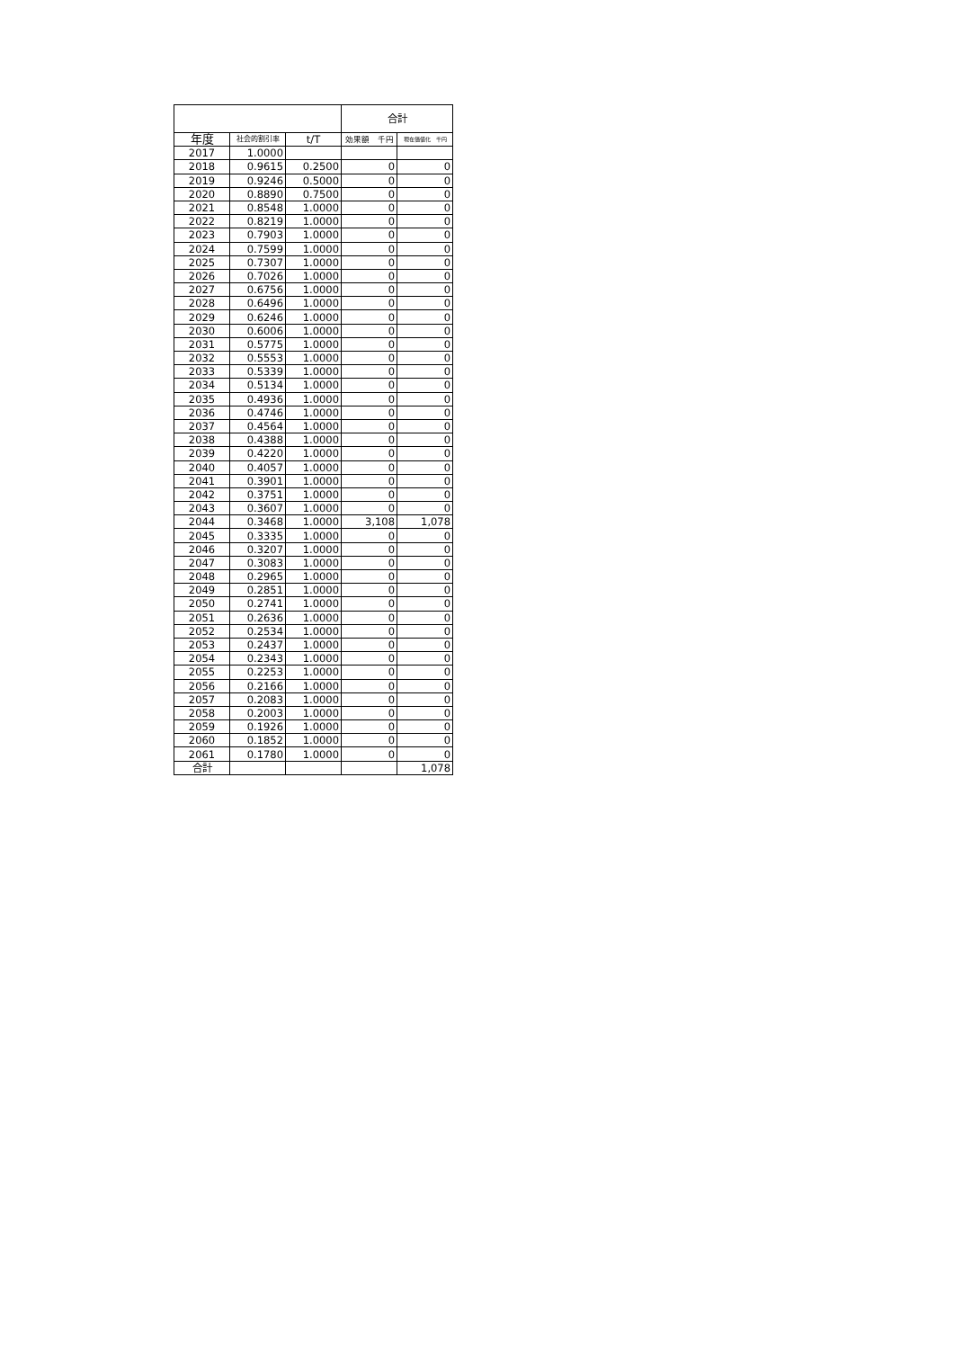| | | | 合計 | |
| --- | --- | --- | --- | --- |
| 年度 | 社会的割引率 | t/T | 効果額 千円 | 現在価値化 千円 |
| 2017 | 1.0000 | | | |
| 2018 | 0.9615 | 0.2500 | 0 | 0 |
| 2019 | 0.9246 | 0.5000 | 0 | 0 |
| 2020 | 0.8890 | 0.7500 | 0 | 0 |
| 2021 | 0.8548 | 1.0000 | 0 | 0 |
| 2022 | 0.8219 | 1.0000 | 0 | 0 |
| 2023 | 0.7903 | 1.0000 | 0 | 0 |
| 2024 | 0.7599 | 1.0000 | 0 | 0 |
| 2025 | 0.7307 | 1.0000 | 0 | 0 |
| 2026 | 0.7026 | 1.0000 | 0 | 0 |
| 2027 | 0.6756 | 1.0000 | 0 | 0 |
| 2028 | 0.6496 | 1.0000 | 0 | 0 |
| 2029 | 0.6246 | 1.0000 | 0 | 0 |
| 2030 | 0.6006 | 1.0000 | 0 | 0 |
| 2031 | 0.5775 | 1.0000 | 0 | 0 |
| 2032 | 0.5553 | 1.0000 | 0 | 0 |
| 2033 | 0.5339 | 1.0000 | 0 | 0 |
| 2034 | 0.5134 | 1.0000 | 0 | 0 |
| 2035 | 0.4936 | 1.0000 | 0 | 0 |
| 2036 | 0.4746 | 1.0000 | 0 | 0 |
| 2037 | 0.4564 | 1.0000 | 0 | 0 |
| 2038 | 0.4388 | 1.0000 | 0 | 0 |
| 2039 | 0.4220 | 1.0000 | 0 | 0 |
| 2040 | 0.4057 | 1.0000 | 0 | 0 |
| 2041 | 0.3901 | 1.0000 | 0 | 0 |
| 2042 | 0.3751 | 1.0000 | 0 | 0 |
| 2043 | 0.3607 | 1.0000 | 0 | 0 |
| 2044 | 0.3468 | 1.0000 | 3,108 | 1,078 |
| 2045 | 0.3335 | 1.0000 | 0 | 0 |
| 2046 | 0.3207 | 1.0000 | 0 | 0 |
| 2047 | 0.3083 | 1.0000 | 0 | 0 |
| 2048 | 0.2965 | 1.0000 | 0 | 0 |
| 2049 | 0.2851 | 1.0000 | 0 | 0 |
| 2050 | 0.2741 | 1.0000 | 0 | 0 |
| 2051 | 0.2636 | 1.0000 | 0 | 0 |
| 2052 | 0.2534 | 1.0000 | 0 | 0 |
| 2053 | 0.2437 | 1.0000 | 0 | 0 |
| 2054 | 0.2343 | 1.0000 | 0 | 0 |
| 2055 | 0.2253 | 1.0000 | 0 | 0 |
| 2056 | 0.2166 | 1.0000 | 0 | 0 |
| 2057 | 0.2083 | 1.0000 | 0 | 0 |
| 2058 | 0.2003 | 1.0000 | 0 | 0 |
| 2059 | 0.1926 | 1.0000 | 0 | 0 |
| 2060 | 0.1852 | 1.0000 | 0 | 0 |
| 2061 | 0.1780 | 1.0000 | 0 | 0 |
| 合計 | | | | 1,078 |